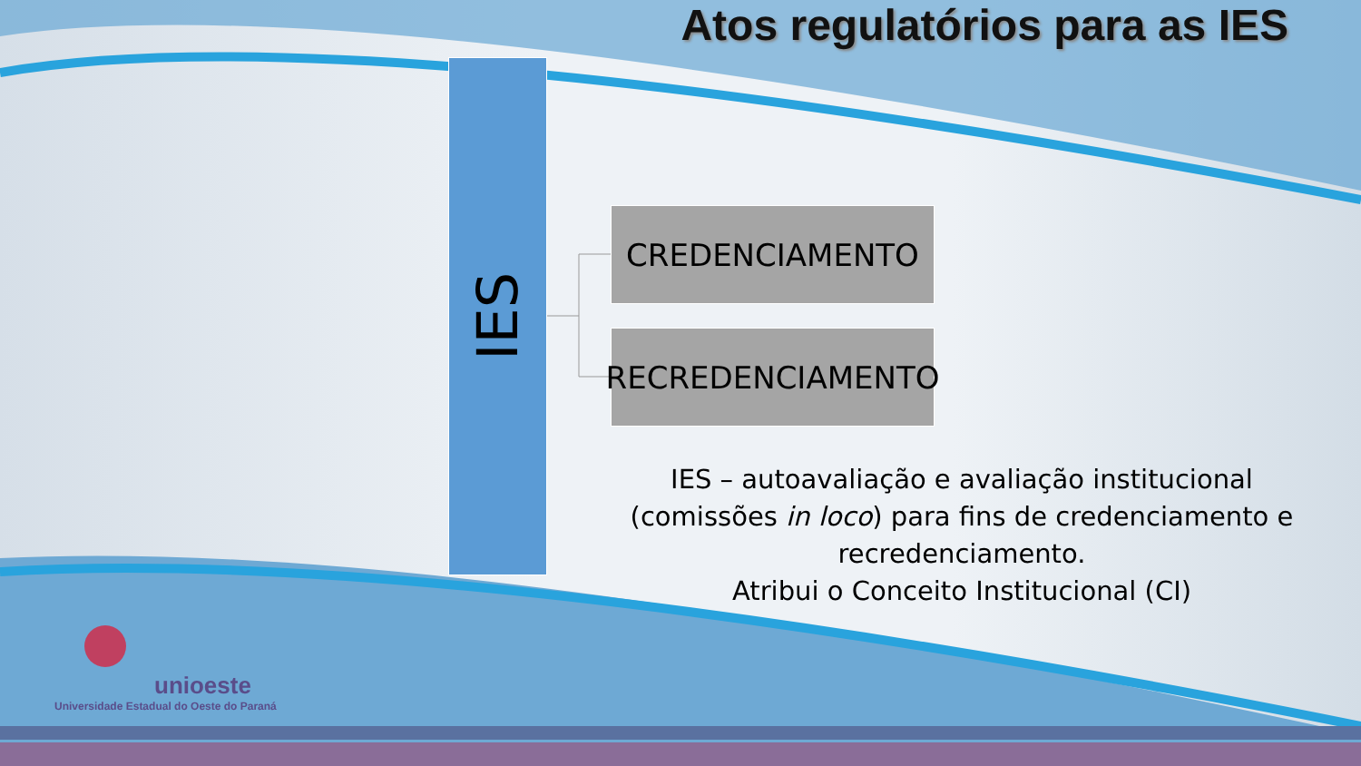Atos regulatórios para as IES
IES
CREDENCIAMENTO
RECREDENCIAMENTO
IES – autoavaliação e avaliação institucional (comissões in loco) para fins de credenciamento e recredenciamento.
Atribui o Conceito Institucional (CI)
unioeste
Universidade Estadual do Oeste do Paraná